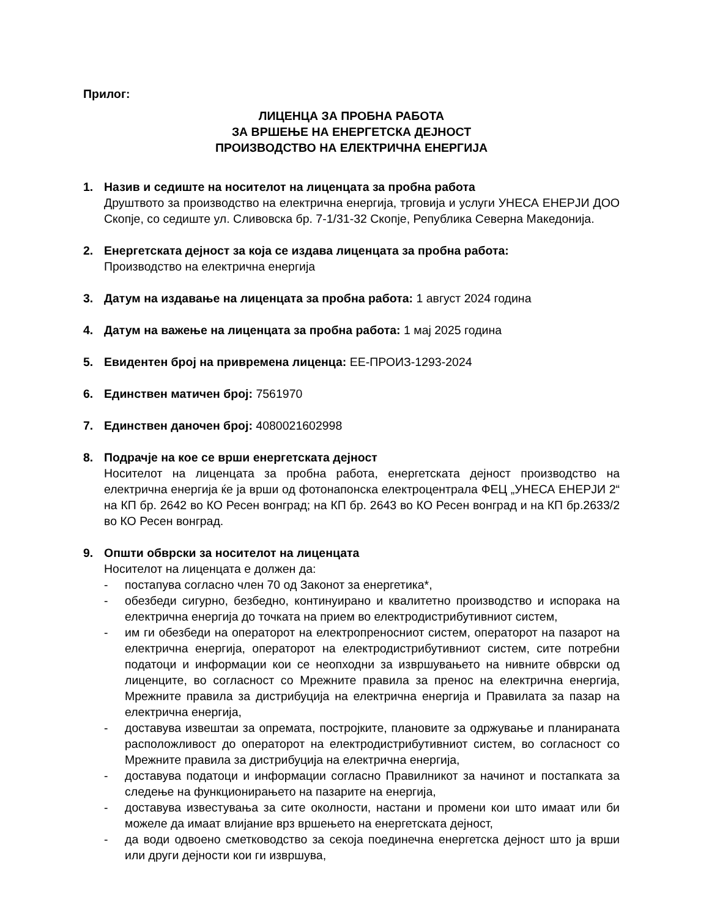Прилог:
ЛИЦЕНЦА ЗА ПРОБНА РАБОТА
ЗА ВРШЕЊЕ НА ЕНЕРГЕТСКА ДЕЈНОСТ
ПРОИЗВОДСТВО НА ЕЛЕКТРИЧНА ЕНЕРГИЈА
1. Назив и седиште на носителот на лиценцата за пробна работа
Друштвото за производство на електрична енергија, трговија и услуги УНЕСА ЕНЕРЈИ ДОО Скопје, со седиште ул. Сливовска бр. 7-1/31-32 Скопје, Република Северна Македонија.
2. Енергетската дејност за која се издава лиценцата за пробна работа:
Производство на електрична енергија
3. Датум на издавање на лиценцата за пробна работа: 1 август 2024 година
4. Датум на важење на лиценцата за пробна работа: 1 мај 2025 година
5. Евидентен број на привремена лиценца: ЕЕ-ПРОИЗ-1293-2024
6. Единствен матичен број: 7561970
7. Единствен даночен број: 4080021602998
8. Подрачје на кое се врши енергетската дејност
Носителот на лиценцата за пробна работа, енергетската дејност производство на електрична енергија ќе ја врши од фотонапонска електроцентрала ФЕЦ „УНЕСА ЕНЕРЈИ 2“ на КП бр. 2642 во КО Ресен вонград; на КП бр. 2643 во КО Ресен вонград и на КП бр.2633/2 во КО Ресен вонград.
9. Општи обврски за носителот на лиценцата
Носителот на лиценцата е должен да:
- постапува согласно член 70 од Законот за енергетика*,
- обезбеди сигурно, безбедно, континуирано и квалитетно производство и испорака на електрична енергија до точката на прием во електродистрибутивниот систем,
- им ги обезбеди на операторот на електропреносниот систем, операторот на пазарот на електрична енергија, операторот на електродистрибутивниот систем, сите потребни податоци и информации кои се неопходни за извршувањето на нивните обврски од лиценците, во согласност со Мрежните правила за пренос на електрична енергија, Мрежните правила за дистрибуција на електрична енергија и Правилата за пазар на електрична енергија,
- доставува извештаи за опремата, постројките, плановите за одржување и планираната расположливост до операторот на електродистрибутивниот систем, во согласност со Мрежните правила за дистрибуција на електрична енергија,
- доставува податоци и информации согласно Правилникот за начинот и постапката за следење на функционирањето на пазарите на енергија,
- доставува известувања за сите околности, настани и промени кои што имаат или би можеле да имаат влијание врз вршењето на енергетската дејност,
- да води одвоено сметководство за секоја поединечна енергетска дејност што ја врши или други дејности кои ги извршува,